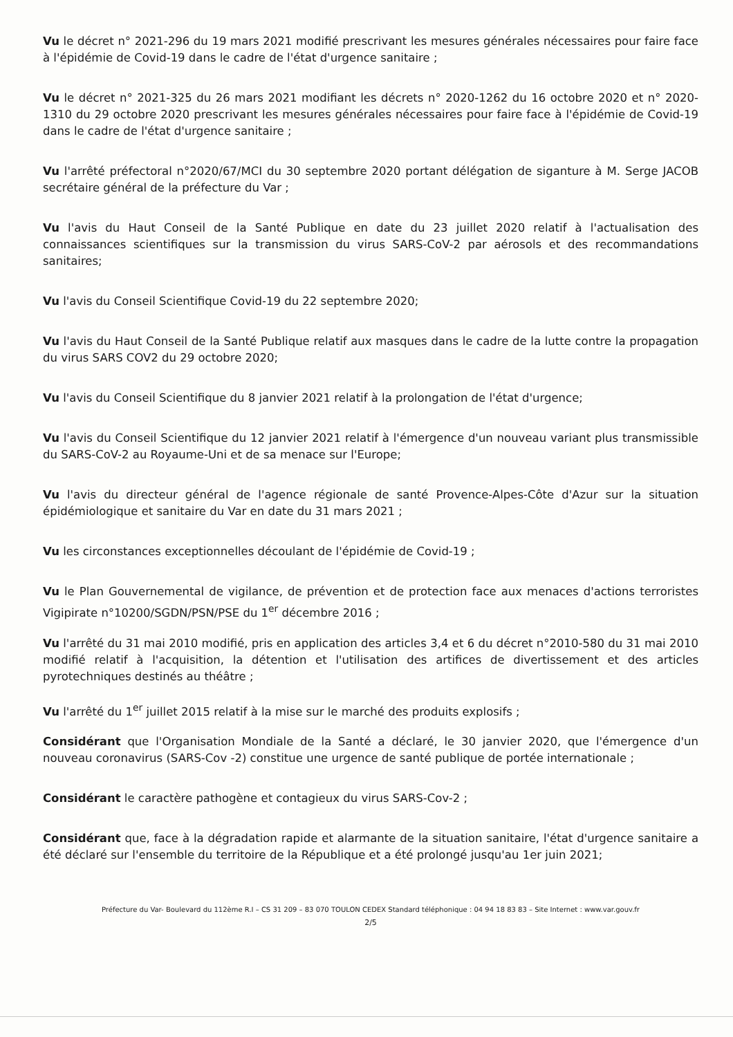Vu le décret n° 2021-296 du 19 mars 2021 modifié prescrivant les mesures générales nécessaires pour faire face à l'épidémie de Covid-19 dans le cadre de l'état d'urgence sanitaire ;
Vu le décret n° 2021-325 du 26 mars 2021 modifiant les décrets n° 2020-1262 du 16 octobre 2020 et n° 2020-1310 du 29 octobre 2020 prescrivant les mesures générales nécessaires pour faire face à l'épidémie de Covid-19 dans le cadre de l'état d'urgence sanitaire ;
Vu l'arrêté préfectoral n°2020/67/MCI du 30 septembre 2020 portant délégation de siganture à M. Serge JACOB secrétaire général de la préfecture du Var ;
Vu l'avis du Haut Conseil de la Santé Publique en date du 23 juillet 2020 relatif à l'actualisation des connaissances scientifiques sur la transmission du virus SARS-CoV-2 par aérosols et des recommandations sanitaires;
Vu l'avis du Conseil Scientifique Covid-19 du 22 septembre 2020;
Vu l'avis du Haut Conseil de la Santé Publique relatif aux masques dans le cadre de la lutte contre la propagation du virus SARS COV2 du 29 octobre 2020;
Vu l'avis du Conseil Scientifique du 8 janvier 2021 relatif à la prolongation de l'état d'urgence;
Vu l'avis du Conseil Scientifique du 12 janvier 2021 relatif à l'émergence d'un nouveau variant plus transmissible du SARS-CoV-2 au Royaume-Uni et de sa menace sur l'Europe;
Vu l'avis du directeur général de l'agence régionale de santé Provence-Alpes-Côte d'Azur sur la situation épidémiologique et sanitaire du Var en date du 31 mars 2021 ;
Vu les circonstances exceptionnelles découlant de l'épidémie de Covid-19 ;
Vu le Plan Gouvernemental de vigilance, de prévention et de protection face aux menaces d'actions terroristes Vigipirate n°10200/SGDN/PSN/PSE du 1<sup>er</sup> décembre 2016 ;
Vu l'arrêté du 31 mai 2010 modifié, pris en application des articles 3,4 et 6 du décret n°2010-580 du 31 mai 2010 modifié relatif à l'acquisition, la détention et l'utilisation des artifices de divertissement et des articles pyrotechniques destinés au théâtre ;
Vu l'arrêté du 1<sup>er</sup> juillet 2015 relatif à la mise sur le marché des produits explosifs ;
Considérant que l'Organisation Mondiale de la Santé a déclaré, le 30 janvier 2020, que l'émergence d'un nouveau coronavirus (SARS-Cov -2) constitue une urgence de santé publique de portée internationale ;
Considérant le caractère pathogène et contagieux du virus SARS-Cov-2 ;
Considérant que, face à la dégradation rapide et alarmante de la situation sanitaire, l'état d'urgence sanitaire a été déclaré sur l'ensemble du territoire de la République et a été prolongé jusqu'au 1er juin 2021;
Préfecture du Var- Boulevard du 112ème R.I – CS 31 209 – 83 070 TOULON CEDEX Standard téléphonique : 04 94 18 83 83 – Site Internet : www.var.gouv.fr
2/5